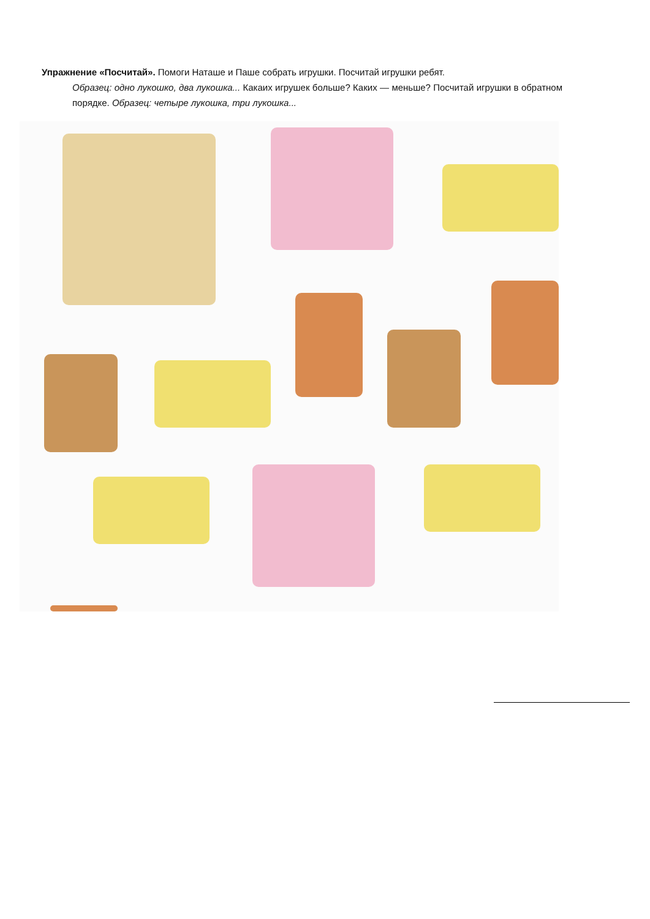Упражнение «Посчитай». Помоги Наташе и Паше собрать игрушки. Посчитай игрушки ребят.
Образец: одно лукошко, два лукошка... Какаих игрушек больше? Каких — меньше? Посчитай игрушки в обратном порядке. Образец: четыре лукошка, три лукошка...